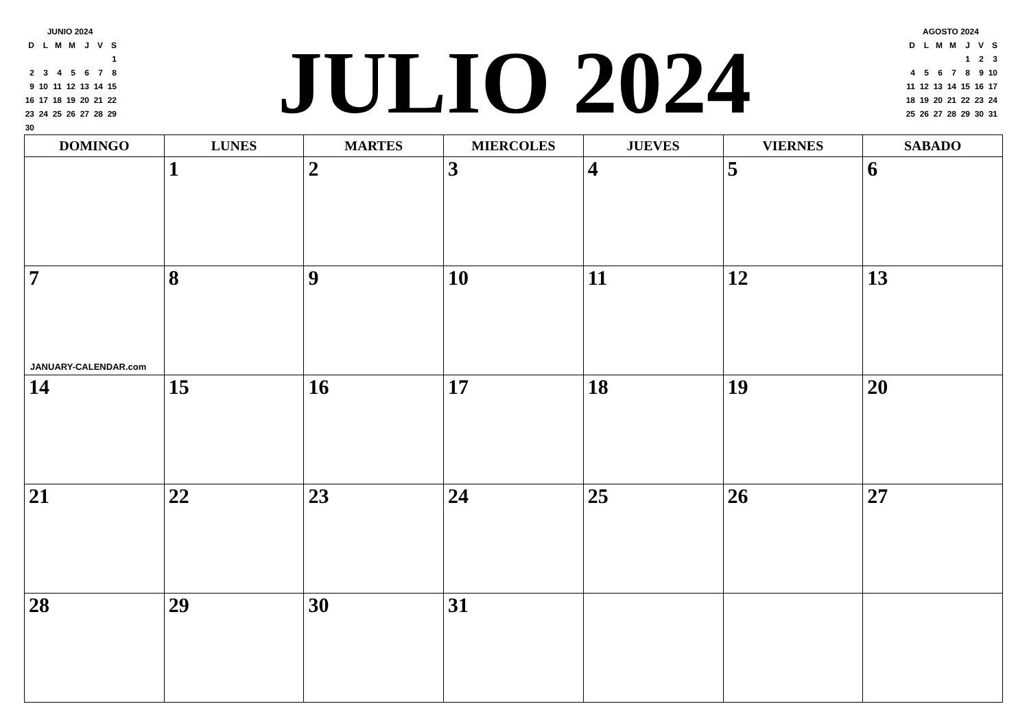| JUNIO 2024 | | | | | | |
| D | L | M | M | J | V | S |
| | | | | | | 1 |
| 2 | 3 | 4 | 5 | 6 | 7 | 8 |
| 9 | 10 | 11 | 12 | 13 | 14 | 15 |
| 16 | 17 | 18 | 19 | 20 | 21 | 22 |
| 23 | 24 | 25 | 26 | 27 | 28 | 29 |
| 30 | | | | | | |
JULIO 2024
| AGOSTO 2024 | | | | | | |
| D | L | M | M | J | V | S |
| | | | | 1 | 2 | 3 |
| 4 | 5 | 6 | 7 | 8 | 9 | 10 |
| 11 | 12 | 13 | 14 | 15 | 16 | 17 |
| 18 | 19 | 20 | 21 | 22 | 23 | 24 |
| 25 | 26 | 27 | 28 | 29 | 30 | 31 |
| DOMINGO | LUNES | MARTES | MIERCOLES | JUEVES | VIERNES | SABADO |
| --- | --- | --- | --- | --- | --- | --- |
| | 1 | 2 | 3 | 4 | 5 | 6 |
| 7 JANUARY-CALENDAR.com | 8 | 9 | 10 | 11 | 12 | 13 |
| 14 | 15 | 16 | 17 | 18 | 19 | 20 |
| 21 | 22 | 23 | 24 | 25 | 26 | 27 |
| 28 | 29 | 30 | 31 | | | |